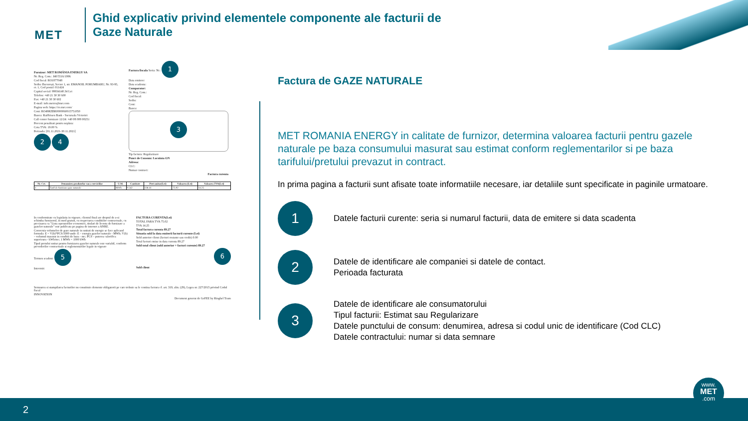MET
Ghid explicativ privind elementele componente ale facturii de
Gaze Naturale
Furnizor: MET ROMÂNIA ENERGY SA
Nr. Reg. Com.: J40/5516/1996
Cod fiscal: RO1877048
Sediu: București, Sector 1, str. EMANOIL PORUMBARU, Nr. 93-95, et. 1, Cod postal: 011424
Capital social: 99934140.34 Lei
Telefon: +40 21 30 30 600
Fax: +40 21 30 30 602
E-mail: info.metro@met.com
Pagina web: https://ro.met.com/
Cont: RO49RZBR0000060015751050
Banca: Raiffeisen Bank - Sucursala Victoriei
Call center furnizare 12/24: +40 08 008 00251
Procent penalitati pentru neplata:
Cota TVA: 19.00 %
Perioada: [01.11.2021-30.11.2021]
2 4
Factura fiscala Seria: Nr.: 1
Data emitere:
Data scadenta:
Cumparator:
Nr. Reg. Com.:
Cod fiscal:
Sediu:
Cont:
Banca:
3
Tip factura: Regularizare
Punct de Consum: Locuinta GN
Adresa:
CLC:
Numar contract:
Factura curenta
| Nr. Crt. | Denumirea produselor sau a serviciilor | U.M. | Cantitate | Pret unitar(Lei) | Valoarea (Lei) | Valoarea TVA(Lei) |
| --- | --- | --- | --- | --- | --- | --- |
| 1 | Tarif de furnizare gaze naturale | MWh | 0.542 | 138.41 | 75.02 | 14.25 |
In conformitate cu legislatia in vigoare, clientul final are dreptul de a-si schimba furnizorul, in mod gratuit, cu respectarea conditiilor contractuale, cu precizarea ca "Lista operatorilor economici, titulari de licenta de furnizare a gazelor naturale" este publicata pe pagina de internet a ANRE.
Conversia volumelor de gaze naturale in unitati de energie se face aplicand formula: E = V(b)*PCS/1000 unde: E – energia gazelor naturale - MWh; V(b) – volumul masurat in conditii de baza - mc; PCS – puterea calorifica superioara - kWh/mc; 1 MWh = 1000 kWh
Tipul pretului unitar pentru furnizarea gazelor naturale este variabil, conform prevederilor contractuale si reglementarilor legale in vigoare
Termen scadent: 5
Intocmit:
FACTURA CURENTA(Lei)
TOTAL FARA TVA 75.02
TVA 14.25
Total factura curenta 89.27
Situatia sold la data emiterii facturii curente (Lei)
Sold anterior client (facturi restante sau credit) 0.00
Total facturi emise in data curenta 89.27
Sold total client (sold anterior + facturi curente) 89.27
6
Sold client
Semnarea si stampilarea facturilor nu constituie elemente obligatorii pe care trebuie sa le contina factura cf. art. 319, alin. (29), Legea nr. 227/2015 privind Codul fiscal
INNOVATION
Document generat de GeFEE by Ringhel Team
Factura de GAZE NATURALE
MET ROMANIA ENERGY in calitate de furnizor, determina valoarea facturii pentru gazele naturale pe baza consumului masurat sau estimat conform reglementarilor si pe baza tarifului/pretului prevazut in contract.
In prima pagina a facturii sunt afisate toate informatiile necesare, iar detaliile sunt specificate in paginile urmatoare.
1
Datele facturii curente: seria si numarul facturii, data de emitere si data scadenta
2
Datele de identificare ale companiei si datele de contact.
Perioada facturata
3
Datele de identificare ale consumatorului
Tipul facturii: Estimat sau Regularizare
Datele punctului de consum: denumirea, adresa si codul unic de identificare (Cod CLC)
Datele contractului: numar si data semnare
2
www.
MET
.com